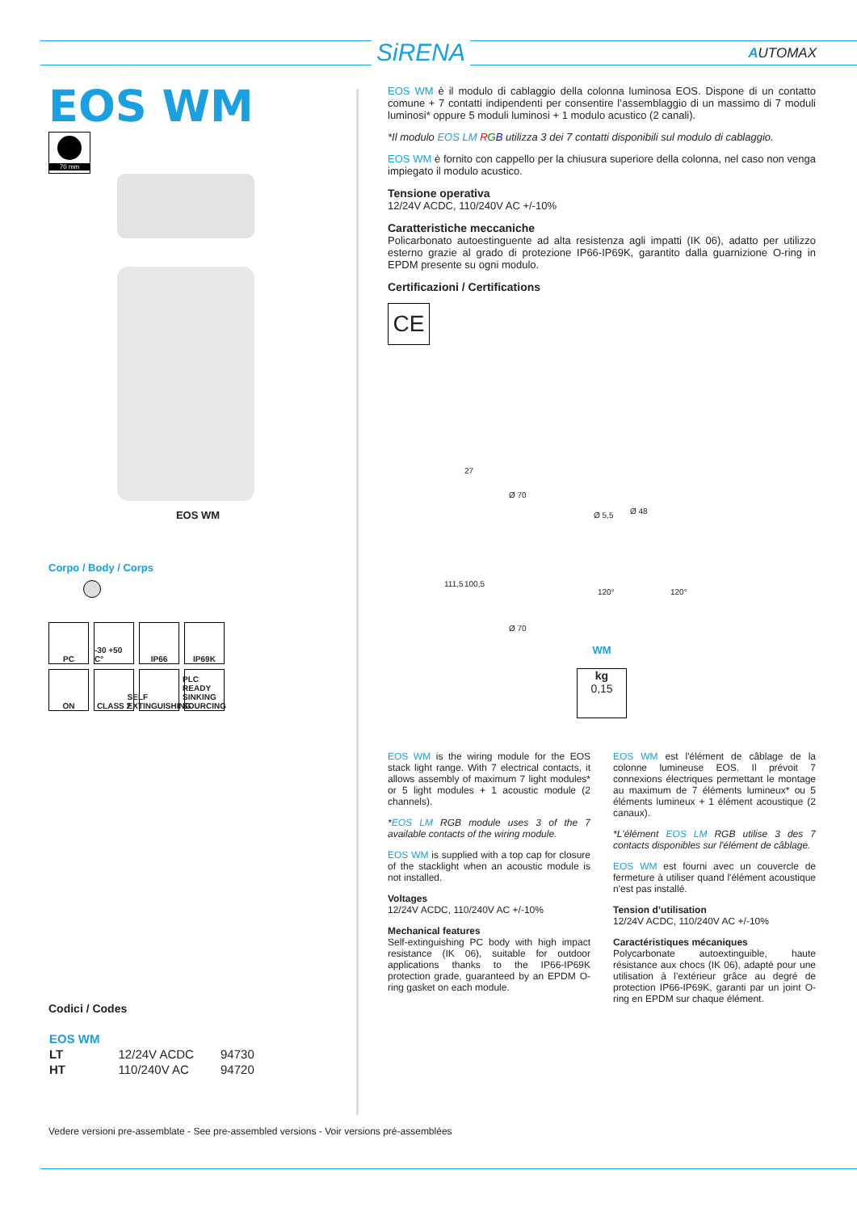SiRENA AUTOMAX
EOS WM
70 mm
EOS WM
Corpo / Body / Corps
PC
-30 +50 C°
IP66
IP69K
ON
CLASS 2
SELF EXTINGUISHING
PLC READY SINKING SOURCING
Codici / Codes
| EOS WM | | |
| --- | --- | --- |
| LT | 12/24V ACDC | 94730 |
| HT | 110/240V AC | 94720 |
EOS WM è il modulo di cablaggio della colonna luminosa EOS. Dispone di un contatto comune + 7 contatti indipendenti per consentire l’assemblaggio di un massimo di 7 moduli luminosi* oppure 5 moduli luminosi + 1 modulo acustico (2 canali).
*Il modulo EOS LM RGB utilizza 3 dei 7 contatti disponibili sul modulo di cablaggio.
EOS WM è fornito con cappello per la chiusura superiore della colonna, nel caso non venga impiegato il modulo acustico.
Tensione operativa
12/24V ACDC, 110/240V AC +/-10%
Caratteristiche meccaniche
Policarbonato autoestinguente ad alta resistenza agli impatti (IK 06), adatto per utilizzo esterno grazie al grado di protezione IP66-IP69K, garantito dalla guarnizione O-ring in EPDM presente su ogni modulo.
Certificazioni / Certifications
CE
27
Ø 70
Ø 48 Ø 5,5
111,5 100,5
120° 120°
Ø 70
WM
kg
0,15
EOS WM is the wiring module for the EOS stack light range. With 7 electrical contacts, it allows assembly of maximum 7 light modules* or 5 light modules + 1 acoustic module (2 channels).
*EOS LM RGB module uses 3 of the 7 available contacts of the wiring module.
EOS WM is supplied with a top cap for closure of the stacklight when an acoustic module is not installed.
Voltages
12/24V ACDC, 110/240V AC +/-10%
Mechanical features
Self-extinguishing PC body with high impact resistance (IK 06), suitable for outdoor applications thanks to the IP66-IP69K protection grade, guaranteed by an EPDM O-ring gasket on each module.
EOS WM est l'élément de câblage de la colonne lumineuse EOS. Il prévoit 7 connexions électriques permettant le montage au maximum de 7 éléments lumineux* ou 5 éléments lumineux + 1 élément acoustique (2 canaux).
*L'élément EOS LM RGB utilise 3 des 7 contacts disponibles sur l'élément de câblage.
EOS WM est fourni avec un couvercle de fermeture à utiliser quand l'élément acoustique n'est pas installé.
Tension d’utilisation
12/24V ACDC, 110/240V AC +/-10%
Caractéristiques mécaniques
Polycarbonate autoextinguible, haute résistance aux chocs (IK 06), adapté pour une utilisation à l’extérieur grâce au degré de protection IP66-IP69K, garanti par un joint O-ring en EPDM sur chaque élément.
Vedere versioni pre-assemblate - See pre-assembled versions - Voir versions pré-assemblées